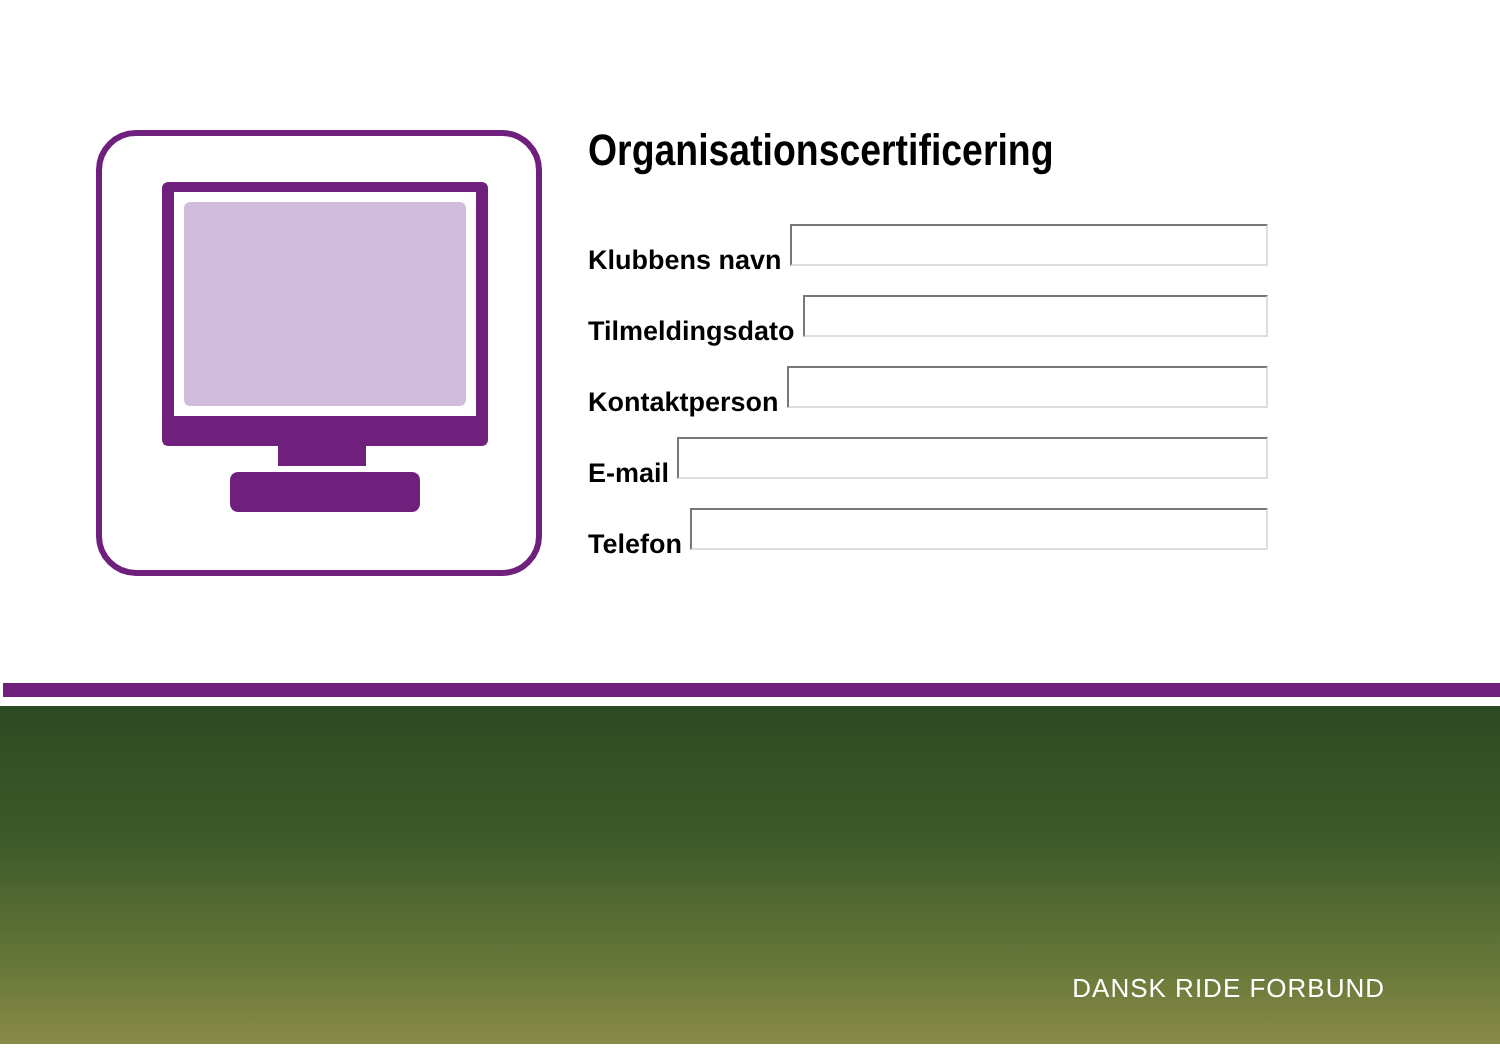Organisationscertificering
Klubbens navn
Tilmeldingsdato
Kontaktperson
E-mail
Telefon
DANSK RIDE FORBUND